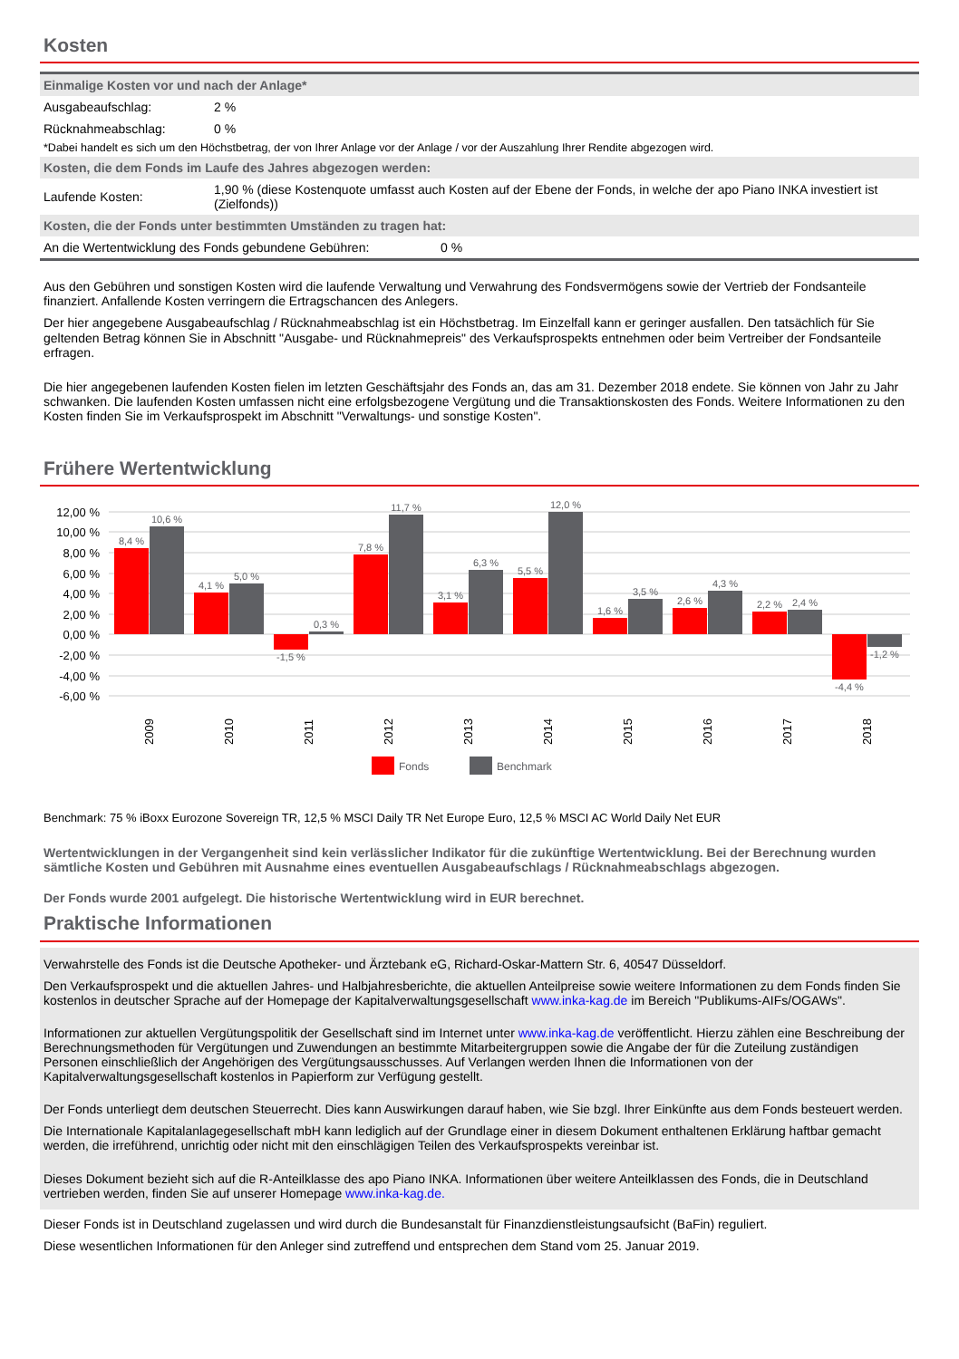Kosten
Einmalige Kosten vor und nach der Anlage*
| Ausgabeaufschlag: | 2 % |
| Rücknahmeabschlag: | 0 % |
*Dabei handelt es sich um den Höchstbetrag, der von Ihrer Anlage vor der Anlage / vor der Auszahlung Ihrer Rendite abgezogen wird.
Kosten, die dem Fonds im Laufe des Jahres abgezogen werden:
| Laufende Kosten: | 1,90 % (diese Kostenquote umfasst auch Kosten auf der Ebene der Fonds, in welche der apo Piano INKA investiert ist (Zielfonds)) |
Kosten, die der Fonds unter bestimmten Umständen zu tragen hat:
| An die Wertentwicklung des Fonds gebundene Gebühren: | 0 % |
Aus den Gebühren und sonstigen Kosten wird die laufende Verwaltung und Verwahrung des Fondsvermögens sowie der Vertrieb der Fondsanteile finanziert. Anfallende Kosten verringern die Ertragschancen des Anlegers.
Der hier angegebene Ausgabeaufschlag / Rücknahmeabschlag ist ein Höchstbetrag. Im Einzelfall kann er geringer ausfallen. Den tatsächlich für Sie geltenden Betrag können Sie in Abschnitt "Ausgabe- und Rücknahmepreis" des Verkaufsprospekts entnehmen oder beim Vertreiber der Fondsanteile erfragen.
Die hier angegebenen laufenden Kosten fielen im letzten Geschäftsjahr des Fonds an, das am 31. Dezember 2018 endete. Sie können von Jahr zu Jahr schwanken. Die laufenden Kosten umfassen nicht eine erfolgsbezogene Vergütung und die Transaktionskosten des Fonds. Weitere Informationen zu den Kosten finden Sie im Verkaufsprospekt im Abschnitt "Verwaltungs- und sonstige Kosten".
Frühere Wertentwicklung
12,00 %
10,00 %
8,00 %
6,00 %
4,00 %
2,00 %
0,00 %
-2,00 %
-4,00 %
-6,00 %
8,4 %
10,6 %
4,1 %
5,0 %
-1,5 %
0,3 %
7,8 %
11,7 %
3,1 %
6,3 %
5,5 %
12,0 %
1,6 %
3,5 %
2,6 %
4,3 %
2,2 %
2,4 %
-4,4 %
-1,2 %
2009
2010
2011
2012
2013
2014
2015
2016
2017
2018
Fonds
Benchmark
Benchmark: 75 % iBoxx Eurozone Sovereign TR, 12,5 % MSCI Daily TR Net Europe Euro, 12,5 % MSCI AC World Daily Net EUR
Wertentwicklungen in der Vergangenheit sind kein verlässlicher Indikator für die zukünftige Wertentwicklung. Bei der Berechnung wurden sämtliche Kosten und Gebühren mit Ausnahme eines eventuellen Ausgabeaufschlags / Rücknahmeabschlags abgezogen.
Der Fonds wurde 2001 aufgelegt. Die historische Wertentwicklung wird in EUR berechnet.
Praktische Informationen
Verwahrstelle des Fonds ist die Deutsche Apotheker- und Ärztebank eG, Richard-Oskar-Mattern Str. 6, 40547 Düsseldorf.
Den Verkaufsprospekt und die aktuellen Jahres- und Halbjahresberichte, die aktuellen Anteilpreise sowie weitere Informationen zu dem Fonds finden Sie kostenlos in deutscher Sprache auf der Homepage der Kapitalverwaltungsgesellschaft www.inka-kag.de im Bereich "Publikums-AIFs/OGAWs".
Informationen zur aktuellen Vergütungspolitik der Gesellschaft sind im Internet unter www.inka-kag.de veröffentlicht. Hierzu zählen eine Beschreibung der Berechnungsmethoden für Vergütungen und Zuwendungen an bestimmte Mitarbeitergruppen sowie die Angabe der für die Zuteilung zuständigen Personen einschließlich der Angehörigen des Vergütungsausschusses. Auf Verlangen werden Ihnen die Informationen von der Kapitalverwaltungsgesellschaft kostenlos in Papierform zur Verfügung gestellt.
Der Fonds unterliegt dem deutschen Steuerrecht. Dies kann Auswirkungen darauf haben, wie Sie bzgl. Ihrer Einkünfte aus dem Fonds besteuert werden.
Die Internationale Kapitalanlagegesellschaft mbH kann lediglich auf der Grundlage einer in diesem Dokument enthaltenen Erklärung haftbar gemacht werden, die irreführend, unrichtig oder nicht mit den einschlägigen Teilen des Verkaufsprospekts vereinbar ist.
Dieses Dokument bezieht sich auf die R-Anteilklasse des apo Piano INKA. Informationen über weitere Anteilklassen des Fonds, die in Deutschland vertrieben werden, finden Sie auf unserer Homepage www.inka-kag.de.
Dieser Fonds ist in Deutschland zugelassen und wird durch die Bundesanstalt für Finanzdienstleistungsaufsicht (BaFin) reguliert.
Diese wesentlichen Informationen für den Anleger sind zutreffend und entsprechen dem Stand vom 25. Januar 2019.